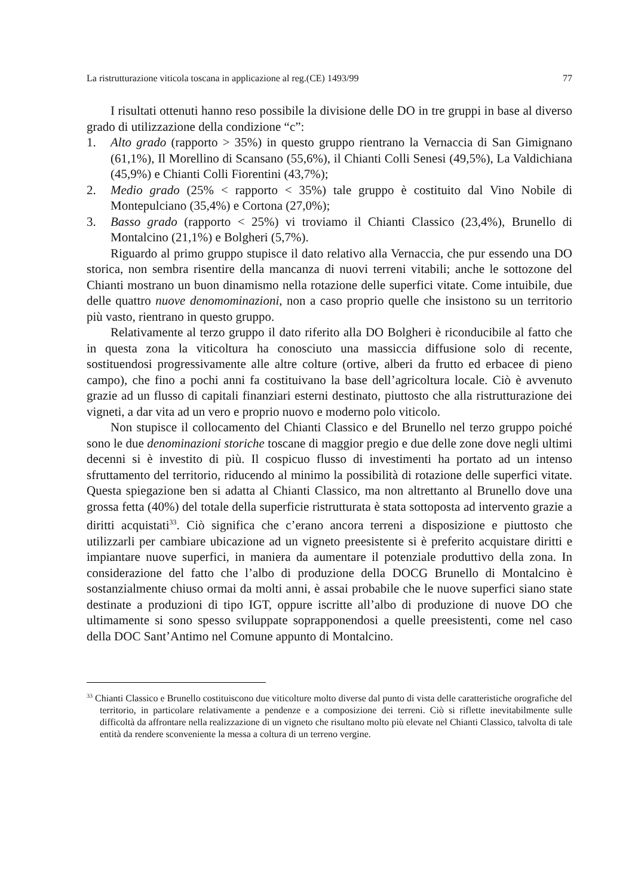La ristrutturazione viticola toscana in applicazione al reg.(CE) 1493/99 77
I risultati ottenuti hanno reso possibile la divisione delle DO in tre gruppi in base al diverso grado di utilizzazione della condizione “c”:
1. Alto grado (rapporto > 35%) in questo gruppo rientrano la Vernaccia di San Gimignano (61,1%), Il Morellino di Scansano (55,6%), il Chianti Colli Senesi (49,5%), La Valdichiana (45,9%) e Chianti Colli Fiorentini (43,7%);
2. Medio grado (25% < rapporto < 35%) tale gruppo è costituito dal Vino Nobile di Montepulciano (35,4%) e Cortona (27,0%);
3. Basso grado (rapporto < 25%) vi troviamo il Chianti Classico (23,4%), Brunello di Montalcino (21,1%) e Bolgheri (5,7%).
Riguardo al primo gruppo stupisce il dato relativo alla Vernaccia, che pur essendo una DO storica, non sembra risentire della mancanza di nuovi terreni vitabili; anche le sottozone del Chianti mostrano un buon dinamismo nella rotazione delle superfici vitate. Come intuibile, due delle quattro nuove denomominazioni, non a caso proprio quelle che insistono su un territorio più vasto, rientrano in questo gruppo.
Relativamente al terzo gruppo il dato riferito alla DO Bolgheri è riconducibile al fatto che in questa zona la viticoltura ha conosciuto una massiccia diffusione solo di recente, sostituendosi progressivamente alle altre colture (ortive, alberi da frutto ed erbacee di pieno campo), che fino a pochi anni fa costituivano la base dell’agricoltura locale. Ciò è avvenuto grazie ad un flusso di capitali finanziari esterni destinato, piuttosto che alla ristrutturazione dei vigneti, a dar vita ad un vero e proprio nuovo e moderno polo viticolo.
Non stupisce il collocamento del Chianti Classico e del Brunello nel terzo gruppo poiché sono le due denominazioni storiche toscane di maggior pregio e due delle zone dove negli ultimi decenni si è investito di più. Il cospicuo flusso di investimenti ha portato ad un intenso sfruttamento del territorio, riducendo al minimo la possibilità di rotazione delle superfici vitate. Questa spiegazione ben si adatta al Chianti Classico, ma non altrettanto al Brunello dove una grossa fetta (40%) del totale della superficie ristrutturata è stata sottoposta ad intervento grazie a diritti acquistati<sup>33</sup>. Ciò significa che c’erano ancora terreni a disposizione e piuttosto che utilizzarli per cambiare ubicazione ad un vigneto preesistente si è preferito acquistare diritti e impiantare nuove superfici, in maniera da aumentare il potenziale produttivo della zona. In considerazione del fatto che l’albo di produzione della DOCG Brunello di Montalcino è sostanzialmente chiuso ormai da molti anni, è assai probabile che le nuove superfici siano state destinate a produzioni di tipo IGT, oppure iscritte all’albo di produzione di nuove DO che ultimamente si sono spesso sviluppate soprapponendosi a quelle preesistenti, come nel caso della DOC Sant’Antimo nel Comune appunto di Montalcino.
<sup>33</sup> Chianti Classico e Brunello costituiscono due viticolture molto diverse dal punto di vista delle caratteristiche orografiche del territorio, in particolare relativamente a pendenze e a composizione dei terreni. Ciò si riflette inevitabilmente sulle difficoltà da affrontare nella realizzazione di un vigneto che risultano molto più elevate nel Chianti Classico, talvolta di tale entità da rendere sconveniente la messa a coltura di un terreno vergine.